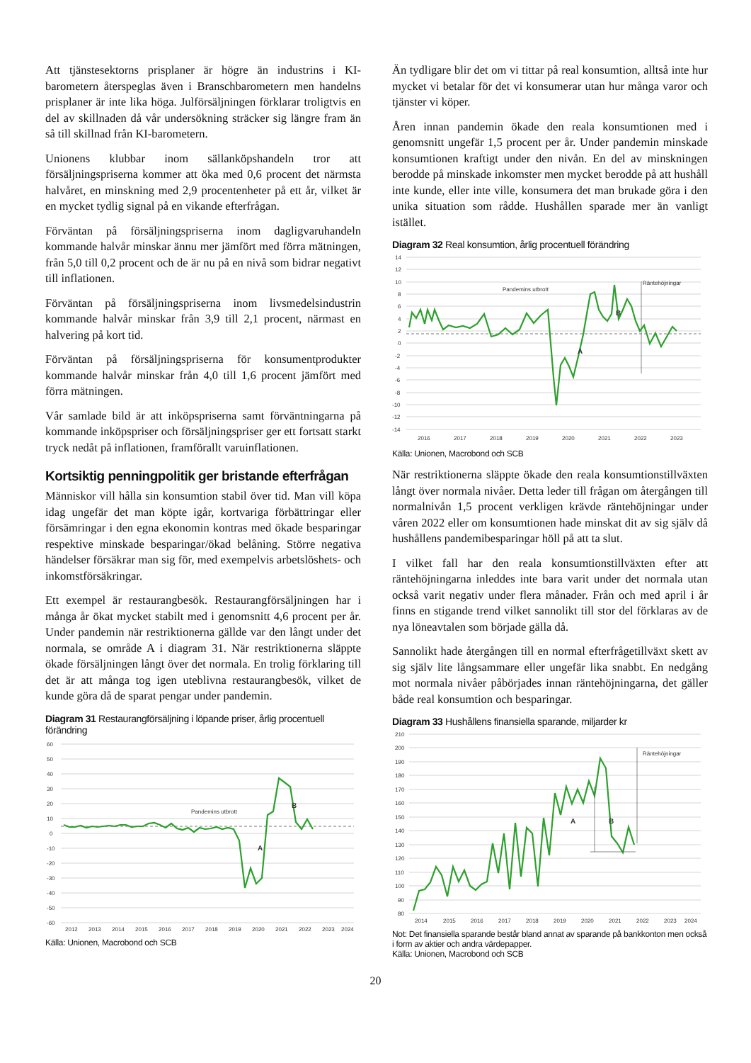Att tjänstesektorns prisplaner är högre än industrins i KI-barometern återspeglas även i Branschbarometern men handelns prisplaner är inte lika höga. Julförsäljningen förklarar troligtvis en del av skillnaden då vår undersökning sträcker sig längre fram än så till skillnad från KI-barometern.
Unionens klubbar inom sällanköpshandeln tror att försäljningspriserna kommer att öka med 0,6 procent det närmsta halvåret, en minskning med 2,9 procentenheter på ett år, vilket är en mycket tydlig signal på en vikande efterfrågan.
Förväntan på försäljningspriserna inom dagligvaruhandeln kommande halvår minskar ännu mer jämfört med förra mätningen, från 5,0 till 0,2 procent och de är nu på en nivå som bidrar negativt till inflationen.
Förväntan på försäljningspriserna inom livsmedelsindustrin kommande halvår minskar från 3,9 till 2,1 procent, närmast en halvering på kort tid.
Förväntan på försäljningspriserna för konsumentprodukter kommande halvår minskar från 4,0 till 1,6 procent jämfört med förra mätningen.
Vår samlade bild är att inköpspriserna samt förväntningarna på kommande inköpspriser och försäljningspriser ger ett fortsatt starkt tryck nedåt på inflationen, framförallt varuinflationen.
Kortsiktig penningpolitik ger bristande efterfrågan
Människor vill hålla sin konsumtion stabil över tid. Man vill köpa idag ungefär det man köpte igår, kortvariga förbättringar eller försämringar i den egna ekonomin kontras med ökade besparingar respektive minskade besparingar/ökad belåning. Större negativa händelser försäkrar man sig för, med exempelvis arbetslöshets- och inkomstförsäkringar.
Ett exempel är restaurangbesök. Restaurangförsäljningen har i många år ökat mycket stabilt med i genomsnitt 4,6 procent per år. Under pandemin när restriktionerna gällde var den långt under det normala, se område A i diagram 31. När restriktionerna släppte ökade försäljningen långt över det normala. En trolig förklaring till det är att många tog igen uteblivna restaurangbesök, vilket de kunde göra då de sparat pengar under pandemin.
Diagram 31 Restaurangförsäljning i löpande priser, årlig procentuell förändring
60
50
40
30
20
10
0
-10
-20
-30
-40
-50
-60
2012
2013
2014
2015
2016
2017
2018
2019
2020
2021
2022
2023
2024
Pandemins utbrott
A
B
Källa: Unionen, Macrobond och SCB
Än tydligare blir det om vi tittar på real konsumtion, alltså inte hur mycket vi betalar för det vi konsumerar utan hur många varor och tjänster vi köper.
Åren innan pandemin ökade den reala konsumtionen med i genomsnitt ungefär 1,5 procent per år. Under pandemin minskade konsumtionen kraftigt under den nivån. En del av minskningen berodde på minskade inkomster men mycket berodde på att hushåll inte kunde, eller inte ville, konsumera det man brukade göra i den unika situation som rådde. Hushållen sparade mer än vanligt istället.
Diagram 32 Real konsumtion, årlig procentuell förändring
14
12
10
8
6
4
2
0
-2
-4
-6
-8
-10
-12
-14
2016
2017
2018
2019
2020
2021
2022
2023
Pandemins utbrott
Räntehöjningar
A
B
Källa: Unionen, Macrobond och SCB
När restriktionerna släppte ökade den reala konsumtionstillväxten långt över normala nivåer. Detta leder till frågan om återgången till normalnivån 1,5 procent verkligen krävde räntehöjningar under våren 2022 eller om konsumtionen hade minskat dit av sig själv då hushållens pandemibesparingar höll på att ta slut.
I vilket fall har den reala konsumtionstillväxten efter att räntehöjningarna inleddes inte bara varit under det normala utan också varit negativ under flera månader. Från och med april i år finns en stigande trend vilket sannolikt till stor del förklaras av de nya löneavtalen som började gälla då.
Sannolikt hade återgången till en normal efterfrågetillväxt skett av sig själv lite långsammare eller ungefär lika snabbt. En nedgång mot normala nivåer påbörjades innan räntehöjningarna, det gäller både real konsumtion och besparingar.
Diagram 33 Hushållens finansiella sparande, miljarder kr
210
200
190
180
170
160
150
140
130
120
110
100
90
80
2014
2015
2016
2017
2018
2019
2020
2021
2022
2023
2024
Räntehöjningar
A
B
Not: Det finansiella sparande består bland annat av sparande på bankkonton men också i form av aktier och andra värdepapper.
Källa: Unionen, Macrobond och SCB
20